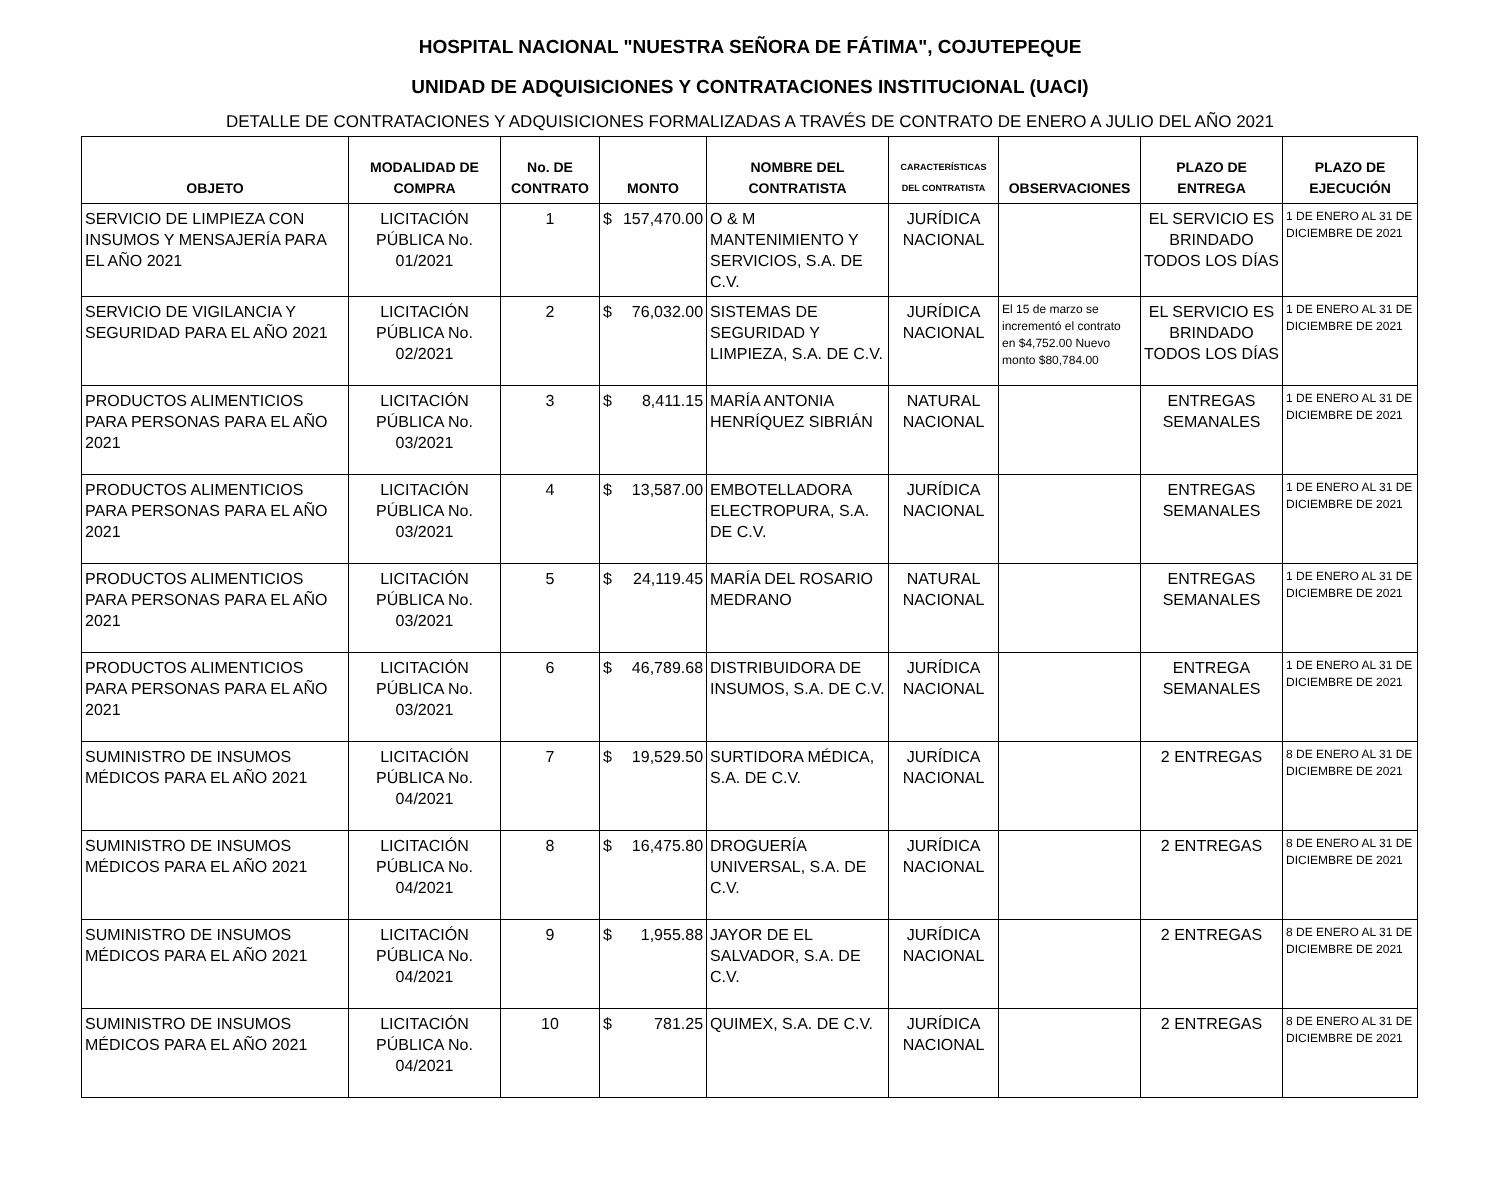HOSPITAL NACIONAL "NUESTRA SEÑORA DE FÁTIMA", COJUTEPEQUE
UNIDAD DE ADQUISICIONES Y CONTRATACIONES INSTITUCIONAL (UACI)
DETALLE DE CONTRATACIONES Y ADQUISICIONES FORMALIZADAS A TRAVÉS DE CONTRATO DE ENERO A JULIO DEL AÑO 2021
| OBJETO | MODALIDAD DE COMPRA | No. DE CONTRATO | MONTO | | NOMBRE DEL CONTRATISTA | CARACTERÍSTICAS DEL CONTRATISTA | OBSERVACIONES | PLAZO DE ENTREGA | PLAZO DE EJECUCIÓN |
| --- | --- | --- | --- | --- | --- | --- | --- | --- | --- |
| SERVICIO DE LIMPIEZA CON INSUMOS Y MENSAJERÍA PARA EL AÑO 2021 | LICITACIÓN PÚBLICA No. 01/2021 | 1 | $ | 157,470.00 | O & M MANTENIMIENTO Y SERVICIOS, S.A. DE C.V. | JURÍDICA NACIONAL | | EL SERVICIO ES BRINDADO TODOS LOS DÍAS | 1 DE ENERO AL 31 DE DICIEMBRE DE 2021 |
| SERVICIO DE VIGILANCIA Y SEGURIDAD PARA EL AÑO 2021 | LICITACIÓN PÚBLICA No. 02/2021 | 2 | $ | 76,032.00 | SISTEMAS DE SEGURIDAD Y LIMPIEZA, S.A. DE C.V. | JURÍDICA NACIONAL | El 15 de marzo se incrementó el contrato en $4,752.00 Nuevo monto $80,784.00 | EL SERVICIO ES BRINDADO TODOS LOS DÍAS | 1 DE ENERO AL 31 DE DICIEMBRE DE 2021 |
| PRODUCTOS ALIMENTICIOS PARA PERSONAS PARA EL AÑO 2021 | LICITACIÓN PÚBLICA No. 03/2021 | 3 | $ | 8,411.15 | MARÍA ANTONIA HENRÍQUEZ SIBRIÁN | NATURAL NACIONAL | | ENTREGAS SEMANALES | 1 DE ENERO AL 31 DE DICIEMBRE DE 2021 |
| PRODUCTOS ALIMENTICIOS PARA PERSONAS PARA EL AÑO 2021 | LICITACIÓN PÚBLICA No. 03/2021 | 4 | $ | 13,587.00 | EMBOTELLADORA ELECTROPURA, S.A. DE C.V. | JURÍDICA NACIONAL | | ENTREGAS SEMANALES | 1 DE ENERO AL 31 DE DICIEMBRE DE 2021 |
| PRODUCTOS ALIMENTICIOS PARA PERSONAS PARA EL AÑO 2021 | LICITACIÓN PÚBLICA No. 03/2021 | 5 | $ | 24,119.45 | MARÍA DEL ROSARIO MEDRANO | NATURAL NACIONAL | | ENTREGAS SEMANALES | 1 DE ENERO AL 31 DE DICIEMBRE DE 2021 |
| PRODUCTOS ALIMENTICIOS PARA PERSONAS PARA EL AÑO 2021 | LICITACIÓN PÚBLICA No. 03/2021 | 6 | $ | 46,789.68 | DISTRIBUIDORA DE INSUMOS, S.A. DE C.V. | JURÍDICA NACIONAL | | ENTREGA SEMANALES | 1 DE ENERO AL 31 DE DICIEMBRE DE 2021 |
| SUMINISTRO DE INSUMOS MÉDICOS PARA EL AÑO 2021 | LICITACIÓN PÚBLICA No. 04/2021 | 7 | $ | 19,529.50 | SURTIDORA MÉDICA, S.A. DE C.V. | JURÍDICA NACIONAL | | 2 ENTREGAS | 8 DE ENERO AL 31 DE DICIEMBRE DE 2021 |
| SUMINISTRO DE INSUMOS MÉDICOS PARA EL AÑO 2021 | LICITACIÓN PÚBLICA No. 04/2021 | 8 | $ | 16,475.80 | DROGUERÍA UNIVERSAL, S.A. DE C.V. | JURÍDICA NACIONAL | | 2 ENTREGAS | 8 DE ENERO AL 31 DE DICIEMBRE DE 2021 |
| SUMINISTRO DE INSUMOS MÉDICOS PARA EL AÑO 2021 | LICITACIÓN PÚBLICA No. 04/2021 | 9 | $ | 1,955.88 | JAYOR DE EL SALVADOR, S.A. DE C.V. | JURÍDICA NACIONAL | | 2 ENTREGAS | 8 DE ENERO AL 31 DE DICIEMBRE DE 2021 |
| SUMINISTRO DE INSUMOS MÉDICOS PARA EL AÑO 2021 | LICITACIÓN PÚBLICA No. 04/2021 | 10 | $ | 781.25 | QUIMEX, S.A. DE C.V. | JURÍDICA NACIONAL | | 2 ENTREGAS | 8 DE ENERO AL 31 DE DICIEMBRE DE 2021 |